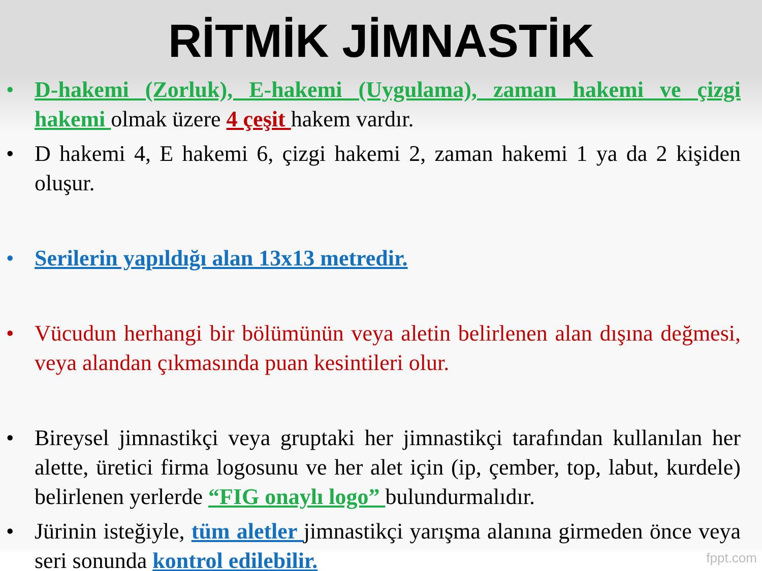RİTMİK JİMNASTİK
• D-hakemi (Zorluk), E-hakemi (Uygulama), zaman hakemi ve çizgi hakemi olmak üzere 4 çeşit hakem vardır.
• D hakemi 4, E hakemi 6, çizgi hakemi 2, zaman hakemi 1 ya da 2 kişiden oluşur.
• Serilerin yapıldığı alan 13x13 metredir.
• Vücudun herhangi bir bölümünün veya aletin belirlenen alan dışına değmesi, veya alandan çıkmasında puan kesintileri olur.
• Bireysel jimnastikçi veya gruptaki her jimnastikçi tarafından kullanılan her alette, üretici firma logosunu ve her alet için (ip, çember, top, labut, kurdele) belirlenen yerlerde “FIG onaylı logo” bulundurmalıdır.
• Jürinin isteğiyle, tüm aletler jimnastikçi yarışma alanına girmeden önce veya seri sonunda kontrol edilebilir.
fppt.com